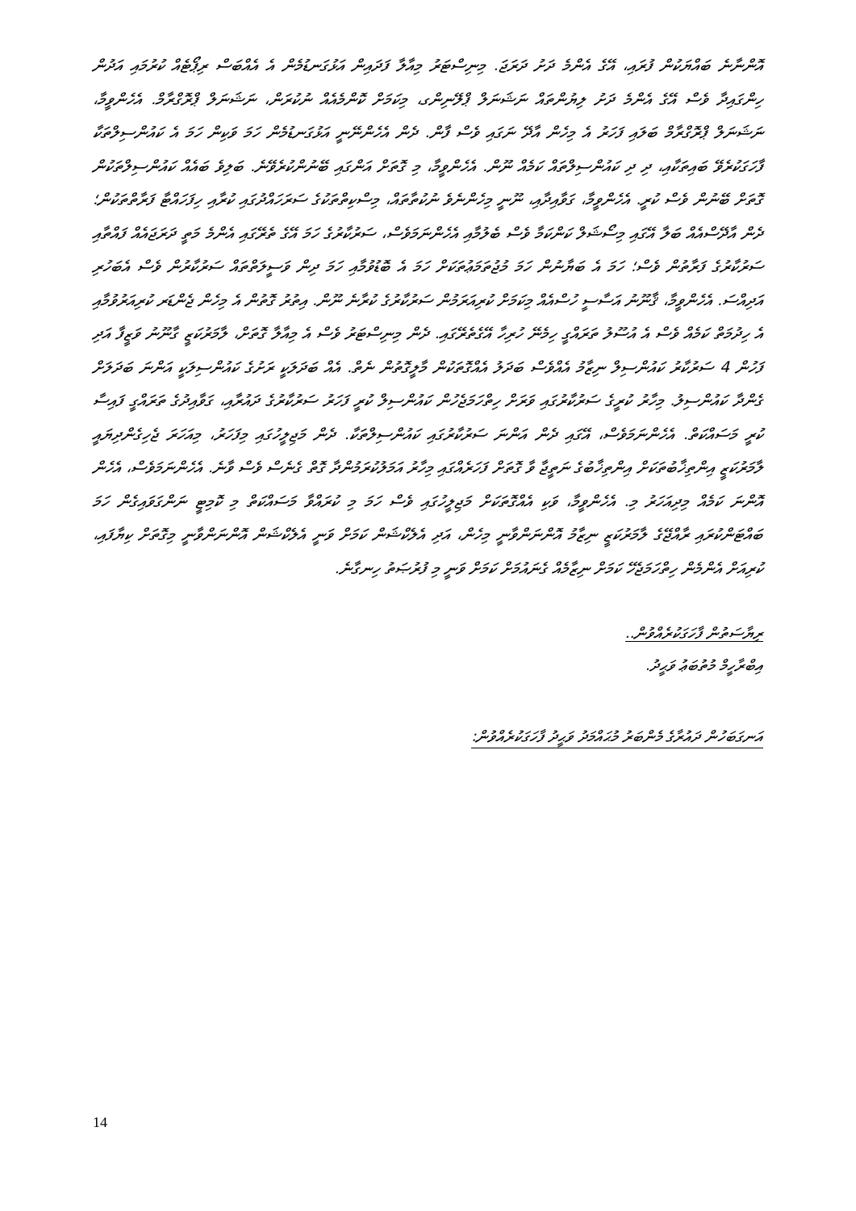އޮންނާނެ ބައްޔަކުން ފުރައި، އޭގެ އެންމެ ދަށު ދަރަޖަ. މިނިސްޓަރު މިއާލާ ފަދައިން އަޅުގަނޑުމެން އެ އެއްބަސް ރިޕޯޓެއް ކުރުމައި އަދުން ހިންގައިދާ ވެސް އޭގެ އެންމެ ދަށު ލިޔުންތައް ނަޝަނަލް ޕްލޭނިންގ، މިކަމަށް ކޮންމެއެއް ނުކުރަން، ނަޝަނަލް ޕްރޮގްރާމް. އެހެންވީމާ، ނަޝަނަލް ޕްރޮގްރާމް ބަލައި ފަހަރު އެ މިހެން އާދޭ ނަގައި ވެސް ފާން. ދެން އެހެންނޭނީ އަޅުގަނޑުމެން ހަމަ ވަކިން ހަމަ އެ ކައުންސިލްތަކާ ފާހަގަކުރެވޭ ބައިތަކާއި، ދި ދި ކައުންސިލްތައް ކަމެއް ނޫން. އެހެންވީމާ، މި ގޮތަށް އަންގައި ބޭނުންކުރެވޭނެ. ބަލިވެ ބައެއް ކައުންސިލްތަކުން ގޮތަށް ބޭނުން ވެސް ކުރީ. އެހެންވީމާ، ގަވާއިދާއި، ނޫނީ މިހެންނެވެ ނުކުތާތައް، މިސްކިތްތަކުގެ ސަރަހައްދުގައި ކުރާއި ހިފަހައްޓާ ފަރާތްތަކުން؛ ދެން އާދޭސްއެއް ބަލާ އޭގައި މިސޯޝަލް ކަންކަމާ ވެސް ބެލުމާއި އެހެންނަމަވެސް، ސަރުކާރުގެ ހަމަ އޭގެ ތެރޭގައި އެންމެ މަތީ ދަރަޖައެއް ފައްތާއި ސަރުކާރުގެ ފަރާތުން ވެސް؛ ހަމަ އެ ބަޔާނުން ހަމަ މުޖުތަމަޢުތަކަށް ހަމަ އެ ބޮޑުވުމާއި ހަމަ ދިން ވަސީލަތްތައް ސަރުކާރުން ވެސް އެބަހުރި އަދިއްސަ. އެހެންވީމާ، ޤާނޫނު އަސާސީ ހުސްއެއް މިކަމަށް ކުރިއަރަމުން ސަރުކާރުގެ ކުރާނެ ނޫން. އިތުރު ގޮތުން އެ މިހެން ޖެންޑަރ ކުރިއަރުވުމާއި އެ ހިދުމަތް ކަމެއް ވެސް އެ އުސޫލު ތަރައްގީ ހިމެނޭ ހުރިހާ އޭގެތެރޭގައި. ދެން މިނިސްޓަރު ވެސް އެ މިއާލާ ގޮތަށް، ލާމަރުކަޒީ ގާނޫނު ވަޒީފާ އަދި ފަހުން 4 ސަރުކާރު ކައުންސިލް ނިޒާމު އެއްވެސް ބަދަލު އެއްގޮތަކުން މާލީގޮތުން ނެތް. އެއް ބަދަލަކީ ރަށުގެ ކައުންސިލަކީ އަންނަ ބަދަލަށް ގެންދާ ކައުންސިލު. މިހާރު ކުރީގެ ސަރުކާރުގައި ވަރަށް ހިތްހަމަޖެހުން ކައުންސިލް ކުރީ ފަހަރު ސަރުކާރުގެ ދައުރާއި، ގަވާއިދުގެ ތަރައްގީ ފައިސާ ކުރީ މަސައްކަތް. އެހެންނަމަވެސް، އޭގައި ދެން އަންނަ ސަރުކާރުގައި ކައުންސިލްތަކާ. ދެން މަޖިލީހުގައި މިފަހަރު، މިއަހަރަ ޖެހިގެންދިޔައީ ލާމަރުކަޒީ އިންތިޚާބުތަކަށް އިންތިޚާބުގެ ނަތީޖާ ވާ ގޮތަށް ފަހަރެއްގައި މިހާރު އަމަލުކުރަމުންދާ ގޮތް ގެނެސް ވެސް ވާނެ. އެހެންނަމަވެސް، އެހެން އޮންނަ ކަމެއް މިދިއަހަރު މި. އެހެންވީމާ، ވަކި އެއްގޮތަކަށް މަޖިލީހުގައި ވެސް ހަމަ މި ކުރައްވާ މަސައްކަތް މި ކޮމިޓީ ނަންގަވައިގެން ހަމަ ބައްޓަންކުރައި ރާއްޖޭގެ ލާމަރުކަޒީ ނިޒާމު އޮންނަންވާނީ މިހެން، އަދި އެލެކްޝަން ކަމަށް ވަނީ އެލެކްޝަން އޮންނަންވާނީ މިގޮތަށް ކިޔާފައި، ކުރިއަށް އެންމެން ހިތްހަމަޖެހޭ ކަމަށް ނިޒާމެއް ގެނައުމަށް ކަމަށް ވަނީ މި ފުރުޞަތު ހިނގާނެ.
ރިޔާސަތުން ފާހަގަކުރެއްވުން..
އިބްރާހީމް މުތުބަޢު ވަޙީދު.
އަނގަބަހުން ދައުރާގެ މެންބަރު މުޙައްމަދު ވަޙީދު ފާހަގަކުރެއްވުން:
14